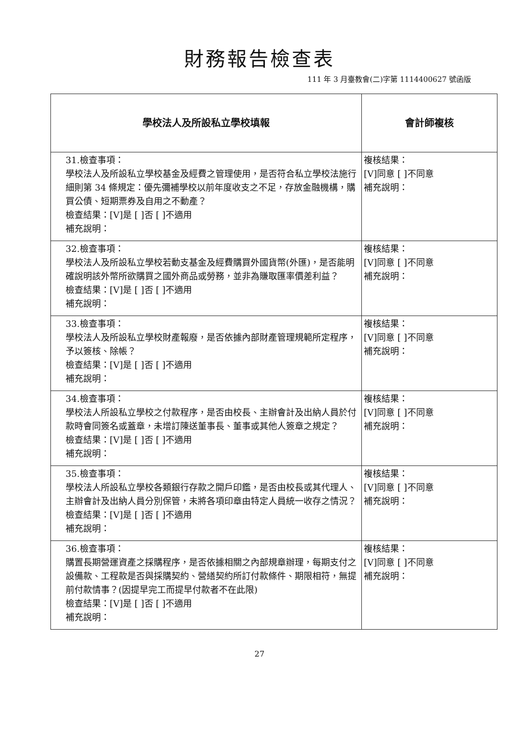財務報告檢查表
111 年 3 月臺教會(二)字第 1114400627 號函版
| 學校法人及所設私立學校填報 | 會計師複核 |
| --- | --- |
| 31.檢查事項： 學校法人及所設私立學校基金及經費之管理使用，是否符合私立學校法施行細則第 34 條規定：優先彌補學校以前年度收支之不足，存放金融機構，購買公債、短期票券及自用之不動產？ 檢查結果：[V]是 [ ]否 [ ]不適用 補充說明： | 複核結果： [V]同意 [ ]不同意 補充說明： |
| 32.檢查事項： 學校法人及所設私立學校若動支基金及經費購買外國貨幣(外匯)，是否能明確說明該外幣所欲購買之國外商品或勞務，並非為賺取匯率價差利益？ 檢查結果：[V]是 [ ]否 [ ]不適用 補充說明： | 複核結果： [V]同意 [ ]不同意 補充說明： |
| 33.檢查事項： 學校法人及所設私立學校財產報廢，是否依據內部財產管理規範所定程序，予以簽核、除帳？ 檢查結果：[V]是 [ ]否 [ ]不適用 補充說明： | 複核結果： [V]同意 [ ]不同意 補充說明： |
| 34.檢查事項： 學校法人所設私立學校之付款程序，是否由校長、主辦會計及出納人員於付款時會同簽名或蓋章，未增訂陳送董事長、董事或其他人簽章之規定？ 檢查結果：[V]是 [ ]否 [ ]不適用 補充說明： | 複核結果： [V]同意 [ ]不同意 補充說明： |
| 35.檢查事項： 學校法人所設私立學校各類銀行存款之開戶印鑑，是否由校長或其代理人、主辦會計及出納人員分別保管，未將各項印章由特定人員統一收存之情況？ 檢查結果：[V]是 [ ]否 [ ]不適用 補充說明： | 複核結果： [V]同意 [ ]不同意 補充說明： |
| 36.檢查事項： 購置長期營運資產之採購程序，是否依據相關之內部規章辦理，每期支付之設備款、工程款是否與採購契約、營繕契約所訂付款條件、期限相符，無提前付款情事？(因提早完工而提早付款者不在此限) 檢查結果：[V]是 [ ]否 [ ]不適用 補充說明： | 複核結果： [V]同意 [ ]不同意 補充說明： |
27